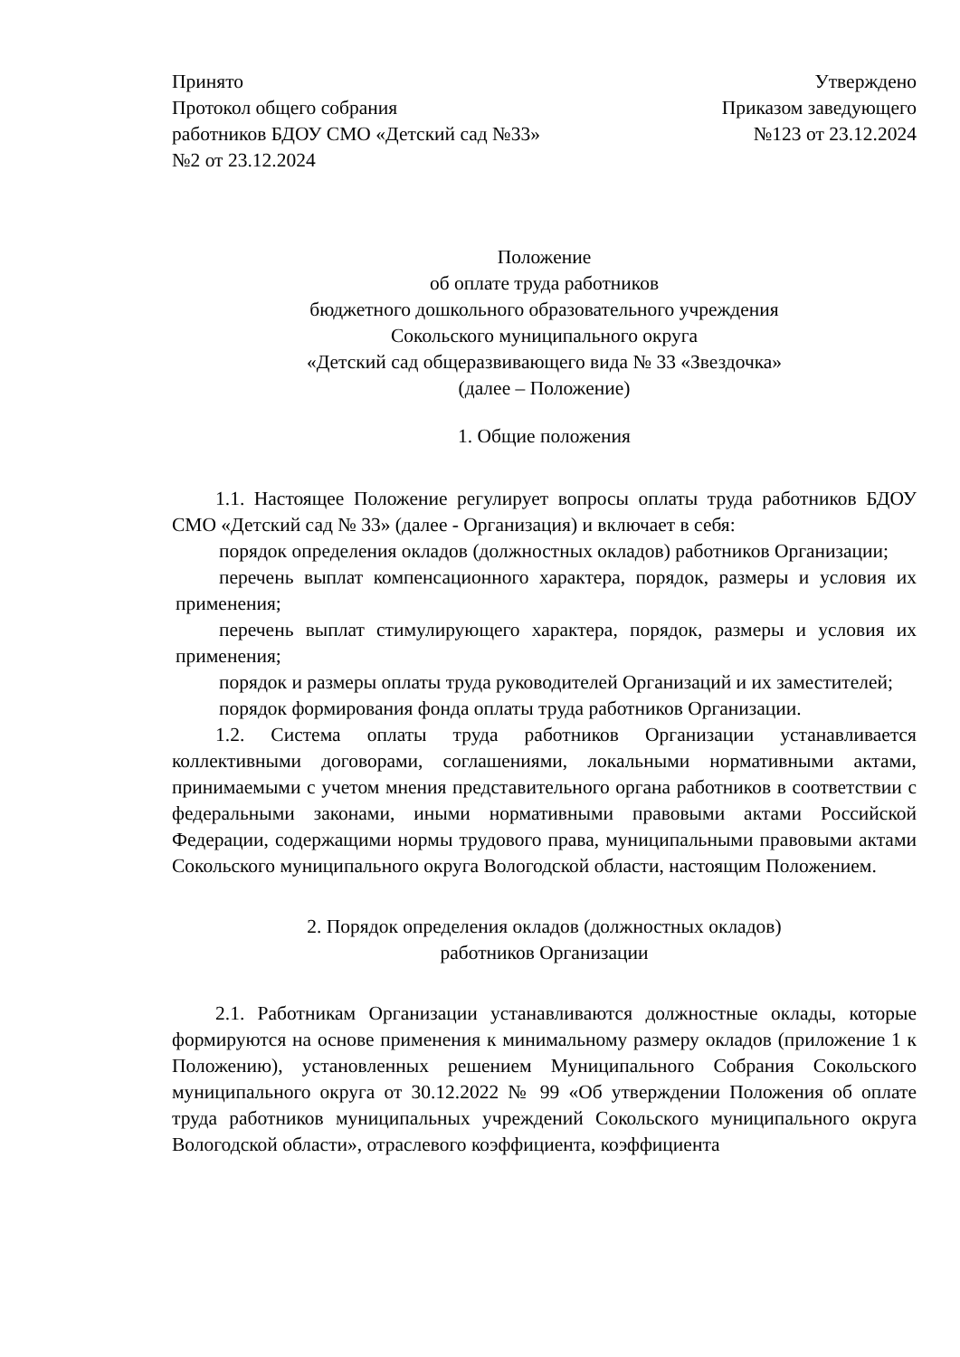Принято
Протокол общего собрания
работников БДОУ СМО «Детский сад №33»
№2 от 23.12.2024
Утверждено
Приказом заведующего
№123 от 23.12.2024
Положение
об оплате труда работников
бюджетного дошкольного образовательного учреждения
Сокольского муниципального округа
«Детский сад общеразвивающего вида № 33 «Звездочка»
(далее – Положение)
1. Общие положения
1.1. Настоящее Положение регулирует вопросы оплаты труда работников БДОУ СМО «Детский сад № 33» (далее - Организация) и включает в себя:
порядок определения окладов (должностных окладов) работников Организации;
перечень выплат компенсационного характера, порядок, размеры и условия их применения;
перечень выплат стимулирующего характера, порядок, размеры и условия их применения;
порядок и размеры оплаты труда руководителей Организаций и их заместителей;
порядок формирования фонда оплаты труда работников Организации.
1.2. Система оплаты труда работников Организации устанавливается коллективными договорами, соглашениями, локальными нормативными актами, принимаемыми с учетом мнения представительного органа работников в соответствии с федеральными законами, иными нормативными правовыми актами Российской Федерации, содержащими нормы трудового права, муниципальными правовыми актами Сокольского муниципального округа Вологодской области, настоящим Положением.
2. Порядок определения окладов (должностных окладов)
работников Организации
2.1. Работникам Организации устанавливаются должностные оклады, которые формируются на основе применения к минимальному размеру окладов (приложение 1 к Положению), установленных решением Муниципального Собрания Сокольского муниципального округа от 30.12.2022 № 99 «Об утверждении Положения об оплате труда работников муниципальных учреждений Сокольского муниципального округа Вологодской области», отраслевого коэффициента, коэффициента